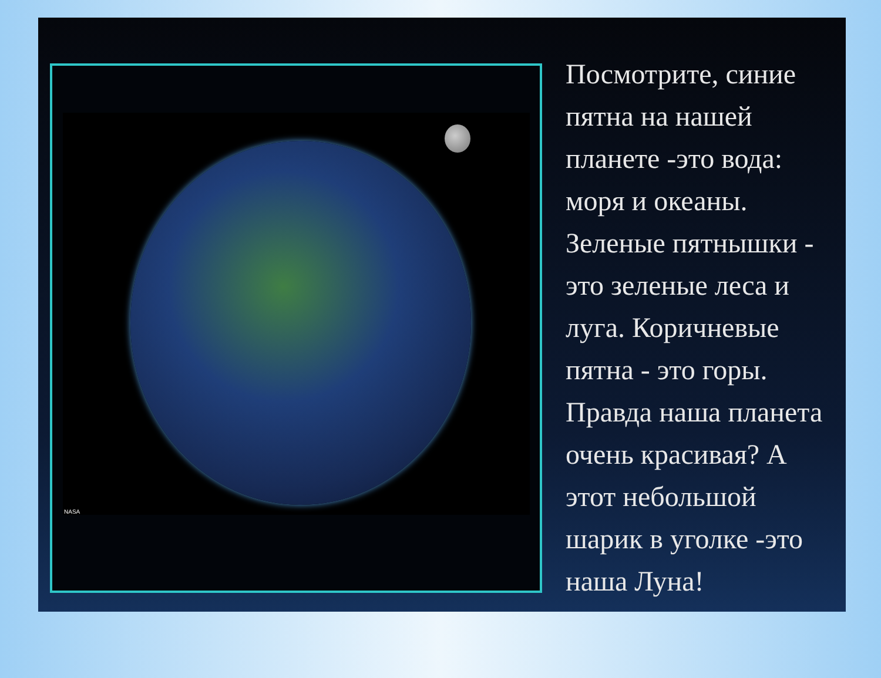NASA
Посмотрите, синие пятна на нашей планете -это вода: моря и океаны. Зеленые пятнышки - это зеленые леса и луга. Коричневые пятна - это горы. Правда наша планета очень красивая? А этот небольшой шарик в уголке -это наша Луна!